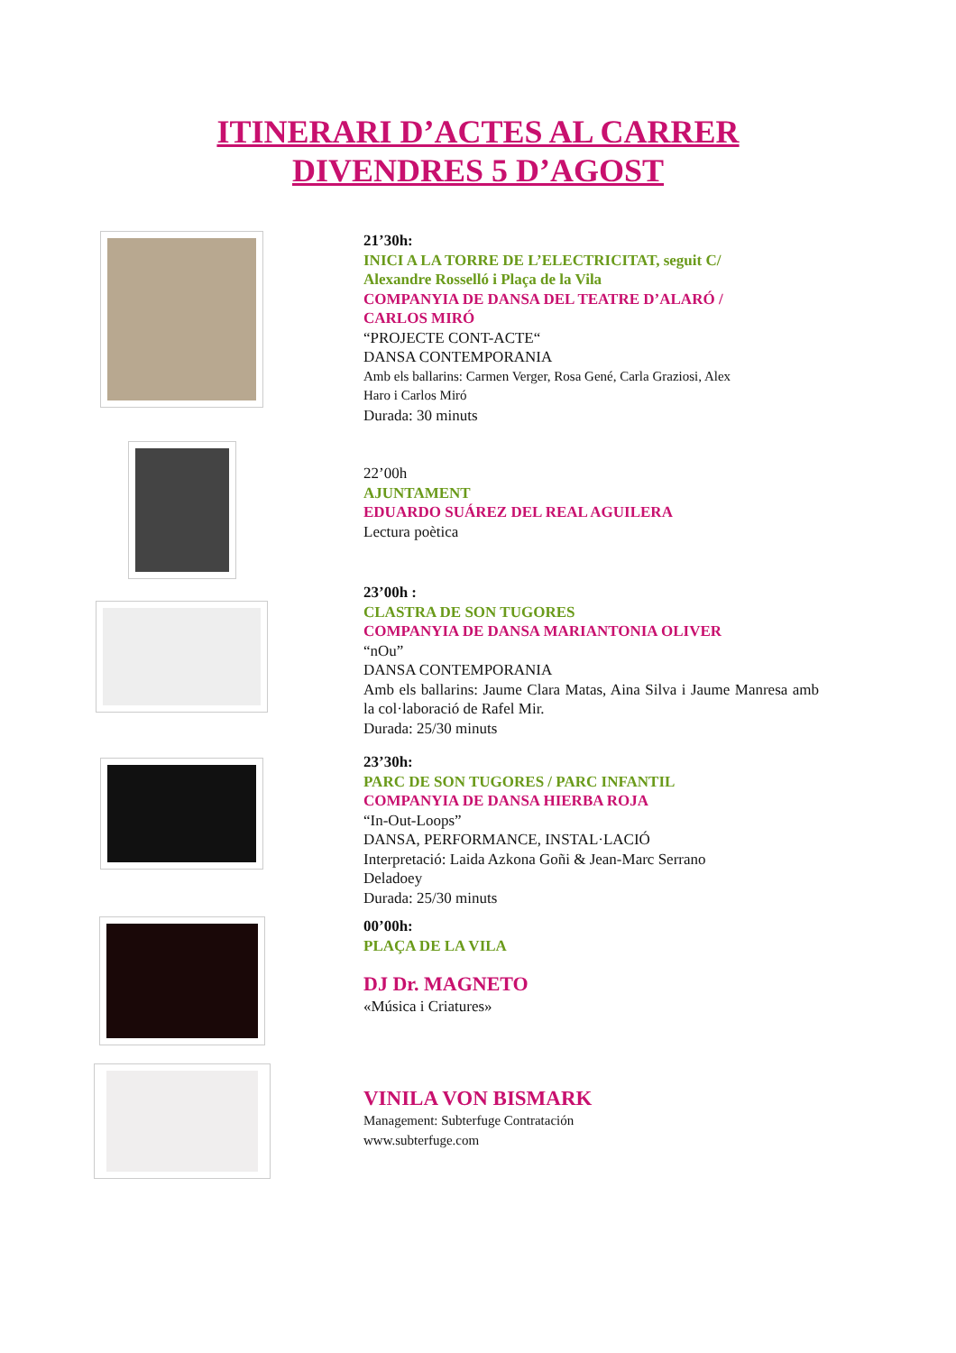ITINERARI D’ACTES AL CARRER
DIVENDRES 5 D’AGOST
21’30h:
INICI A LA TORRE DE L’ELECTRICITAT, seguit C/
Alexandre Rosselló i Plaça de la Vila
COMPANYIA DE DANSA DEL TEATRE D’ALARÓ /
CARLOS MIRÓ
“PROJECTE CONT-ACTE“
DANSA CONTEMPORANIA
Amb els ballarins: Carmen Verger, Rosa Gené, Carla Graziosi, Alex
Haro i Carlos Miró
Durada: 30 minuts
22’00h
AJUNTAMENT
EDUARDO SUÁREZ DEL REAL AGUILERA
Lectura poètica
23’00h :
CLASTRA DE SON TUGORES
COMPANYIA DE DANSA MARIANTONIA OLIVER
“nOu”
DANSA CONTEMPORANIA
Amb els ballarins: Jaume Clara Matas, Aina Silva i Jaume Manresa amb la col·laboració de Rafel Mir.
Durada: 25/30 minuts
23’30h:
PARC DE SON TUGORES / PARC INFANTIL
COMPANYIA DE DANSA HIERBA ROJA
“In-Out-Loops”
DANSA, PERFORMANCE, INSTAL·LACIÓ
Interpretació: Laida Azkona Goñi & Jean-Marc Serrano
Deladoey
Durada: 25/30 minuts
00’00h:
PLAÇA DE LA VILA
DJ Dr. MAGNETO
«Música i Criatures»
VINILA VON BISMARK
Management: Subterfuge Contratación
www.subterfuge.com